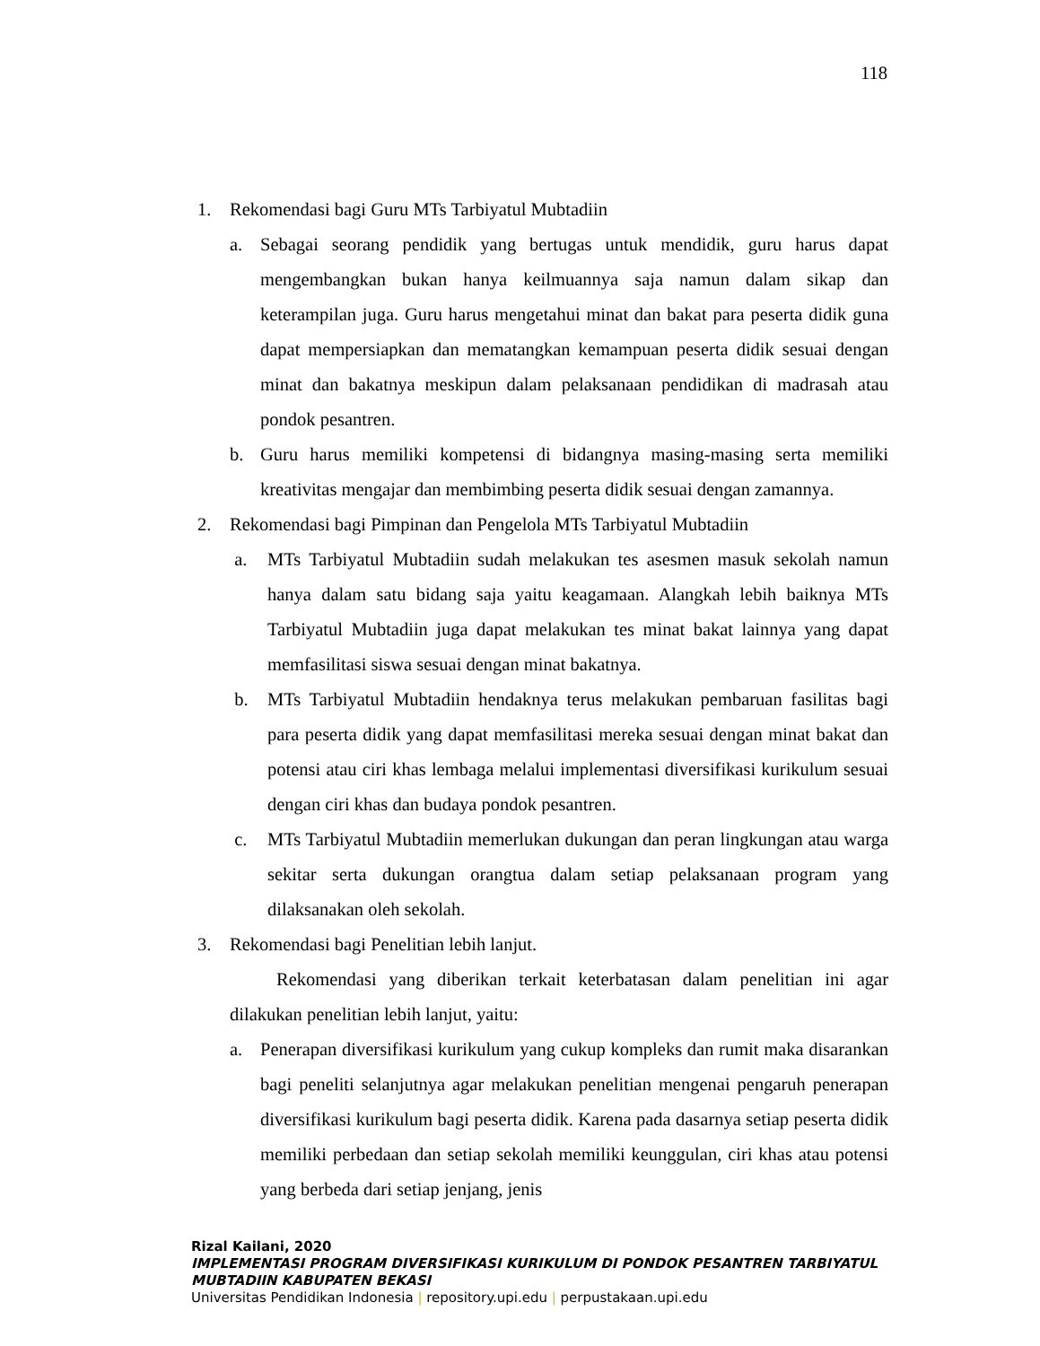118
1. Rekomendasi bagi Guru MTs Tarbiyatul Mubtadiin
a. Sebagai seorang pendidik yang bertugas untuk mendidik, guru harus dapat mengembangkan bukan hanya keilmuannya saja namun dalam sikap dan keterampilan juga. Guru harus mengetahui minat dan bakat para peserta didik guna dapat mempersiapkan dan mematangkan kemampuan peserta didik sesuai dengan minat dan bakatnya meskipun dalam pelaksanaan pendidikan di madrasah atau pondok pesantren.
b. Guru harus memiliki kompetensi di bidangnya masing-masing serta memiliki kreativitas mengajar dan membimbing peserta didik sesuai dengan zamannya.
2. Rekomendasi bagi Pimpinan dan Pengelola MTs Tarbiyatul Mubtadiin
a. MTs Tarbiyatul Mubtadiin sudah melakukan tes asesmen masuk sekolah namun hanya dalam satu bidang saja yaitu keagamaan. Alangkah lebih baiknya MTs Tarbiyatul Mubtadiin juga dapat melakukan tes minat bakat lainnya yang dapat memfasilitasi siswa sesuai dengan minat bakatnya.
b. MTs Tarbiyatul Mubtadiin hendaknya terus melakukan pembaruan fasilitas bagi para peserta didik yang dapat memfasilitasi mereka sesuai dengan minat bakat dan potensi atau ciri khas lembaga melalui implementasi diversifikasi kurikulum sesuai dengan ciri khas dan budaya pondok pesantren.
c. MTs Tarbiyatul Mubtadiin memerlukan dukungan dan peran lingkungan atau warga sekitar serta dukungan orangtua dalam setiap pelaksanaan program yang dilaksanakan oleh sekolah.
3. Rekomendasi bagi Penelitian lebih lanjut.
Rekomendasi yang diberikan terkait keterbatasan dalam penelitian ini agar dilakukan penelitian lebih lanjut, yaitu:
a. Penerapan diversifikasi kurikulum yang cukup kompleks dan rumit maka disarankan bagi peneliti selanjutnya agar melakukan penelitian mengenai pengaruh penerapan diversifikasi kurikulum bagi peserta didik. Karena pada dasarnya setiap peserta didik memiliki perbedaan dan setiap sekolah memiliki keunggulan, ciri khas atau potensi yang berbeda dari setiap jenjang, jenis
Rizal Kailani, 2020
IMPLEMENTASI PROGRAM DIVERSIFIKASI KURIKULUM DI PONDOK PESANTREN TARBIYATUL
MUBTADIIN KABUPATEN BEKASI
Universitas Pendidikan Indonesia | repository.upi.edu | perpustakaan.upi.edu